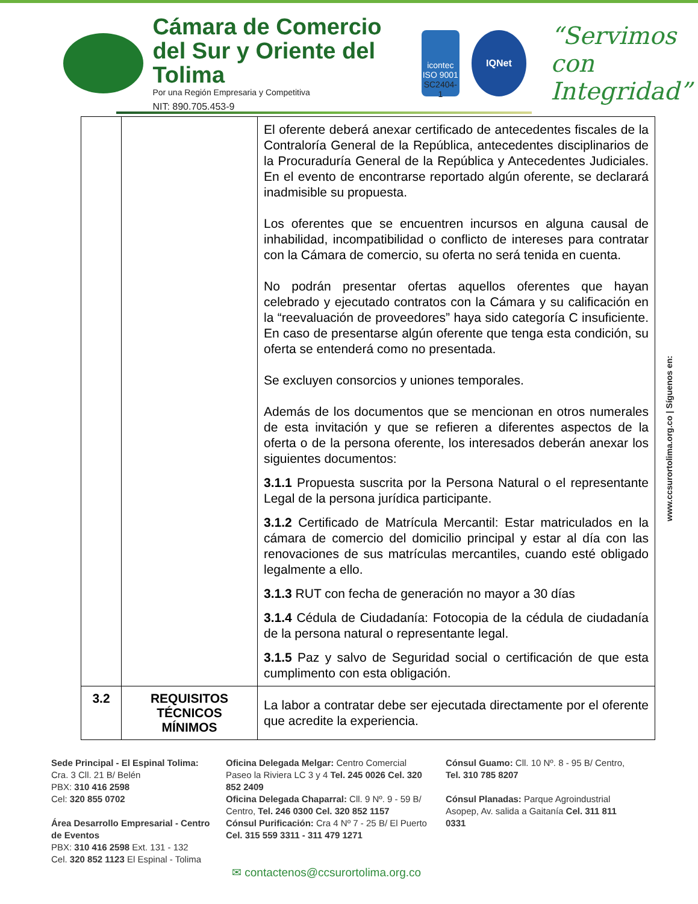Cámara de Comercio
del Sur y Oriente del Tolima
Por una Región Empresaria y Competitiva
NIT: 890.705.453-9
icontec
ISO 9001
SC2404-1
IQNet
“Servimos con
Integridad”
| | | El oferente deberá anexar certificado de antecedentes fiscales de la Contraloría General de la República, antecedentes disciplinarios de la Procuraduría General de la República y Antecedentes Judiciales. En el evento de encontrarse reportado algún oferente, se declarará inadmisible su propuesta. Los oferentes que se encuentren incursos en alguna causal de inhabilidad, incompatibilidad o conflicto de intereses para contratar con la Cámara de comercio, su oferta no será tenida en cuenta. No podrán presentar ofertas aquellos oferentes que hayan celebrado y ejecutado contratos con la Cámara y su calificación en la “reevaluación de proveedores” haya sido categoría C insuficiente. En caso de presentarse algún oferente que tenga esta condición, su oferta se entenderá como no presentada. Se excluyen consorcios y uniones temporales. Además de los documentos que se mencionan en otros numerales de esta invitación y que se refieren a diferentes aspectos de la oferta o de la persona oferente, los interesados deberán anexar los siguientes documentos: 3.1.1 Propuesta suscrita por la Persona Natural o el representante Legal de la persona jurídica participante. 3.1.2 Certificado de Matrícula Mercantil: Estar matriculados en la cámara de comercio del domicilio principal y estar al día con las renovaciones de sus matrículas mercantiles, cuando esté obligado legalmente a ello. 3.1.3 RUT con fecha de generación no mayor a 30 días 3.1.4 Cédula de Ciudadanía: Fotocopia de la cédula de ciudadanía de la persona natural o representante legal. 3.1.5 Paz y salvo de Seguridad social o certificación de que esta cumplimento con esta obligación. |
| 3.2 | REQUISITOS TÉCNICOS MÍNIMOS | La labor a contratar debe ser ejecutada directamente por el oferente que acredite la experiencia. |
www.ccsurortolima.org.co | Síguenos en:
Sede Principal - El Espinal Tolima:
Cra. 3 Cll. 21 B/ Belén
PBX: 310 416 2598
Cel: 320 855 0702
Área Desarrollo Empresarial - Centro de Eventos
PBX: 310 416 2598 Ext. 131 - 132
Cel. 320 852 1123 El Espinal - Tolima
Oficina Delegada Melgar: Centro Comercial Paseo la Riviera LC 3 y 4 Tel. 245 0026 Cel. 320 852 2409
Oficina Delegada Chaparral: Cll. 9 Nº. 9 - 59 B/ Centro, Tel. 246 0300 Cel. 320 852 1157
Cónsul Purificación: Cra 4 Nº 7 - 25 B/ El Puerto Cel. 315 559 3311 - 311 479 1271
Cónsul Guamo: Cll. 10 Nº. 8 - 95 B/ Centro, Tel. 310 785 8207
Cónsul Planadas: Parque Agroindustrial Asopep, Av. salida a Gaitanía Cel. 311 811 0331
✉ contactenos@ccsurortolima.org.co